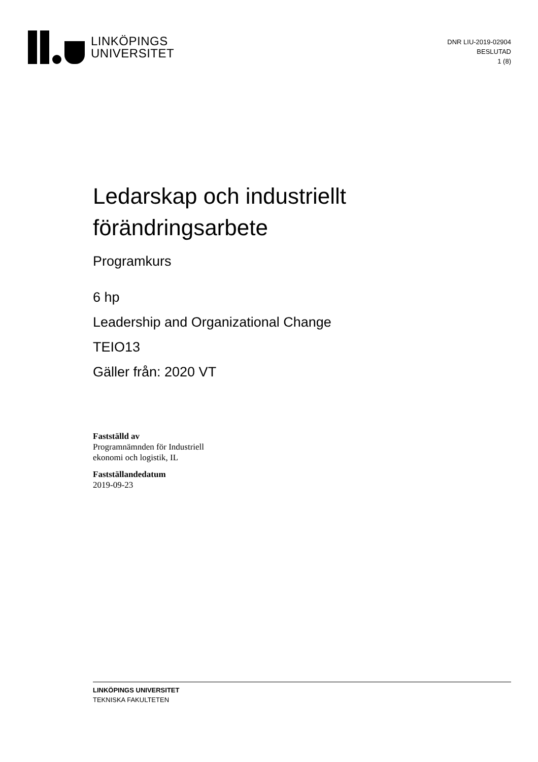LINKÖPINGS
UNIVERSITET
DNR LIU-2019-02904
BESLUTAD
1 (8)
Ledarskap och industriellt
förändringsarbete
Programkurs
6 hp
Leadership and Organizational Change
TEIO13
Gäller från: 2020 VT
Fastställd av
Programnämnden för Industriell
ekonomi och logistik, IL
Fastställandedatum
2019-09-23
LINKÖPINGS UNIVERSITET
TEKNISKA FAKULTETEN